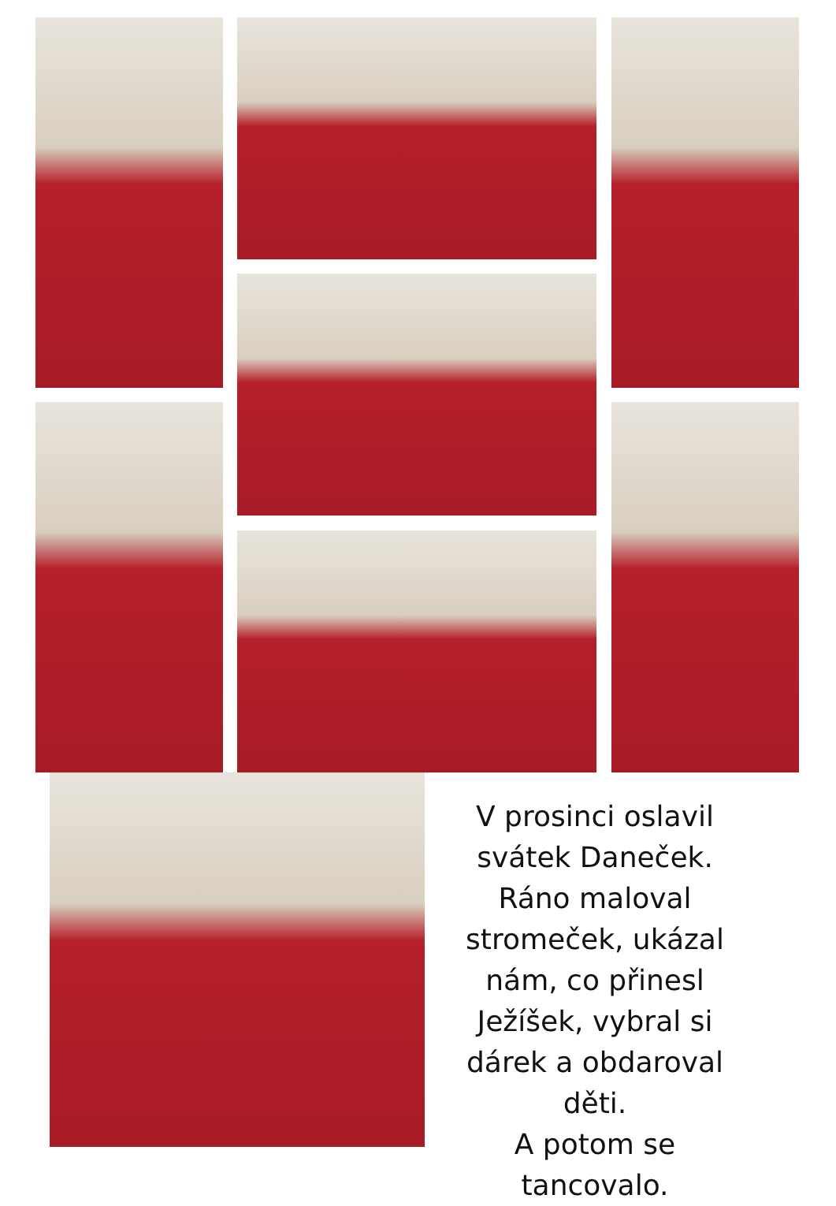V prosinci oslavil svátek Daneček. Ráno maloval stromeček, ukázal nám, co přinesl Ježíšek, vybral si dárek a obdaroval děti.
A potom se tancovalo.